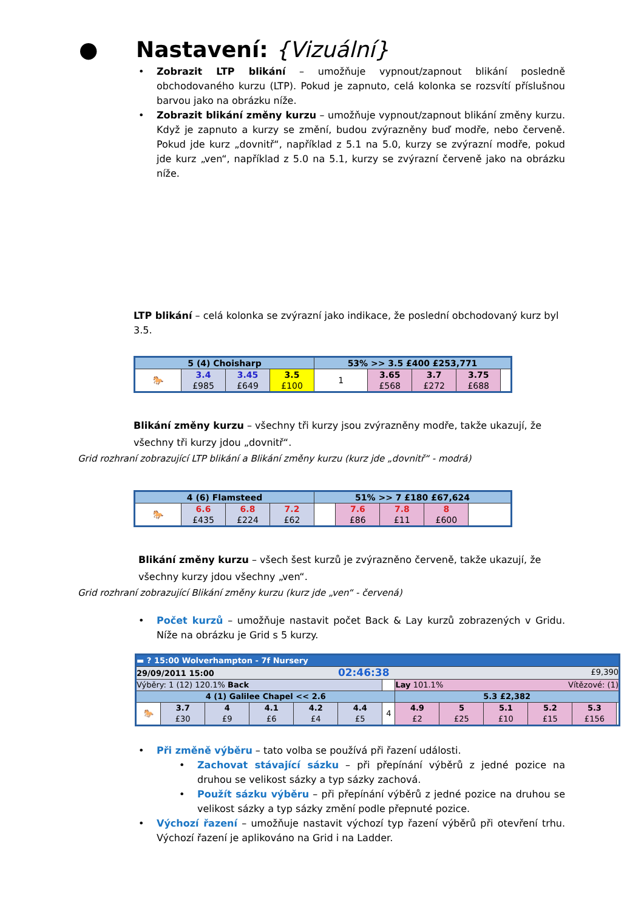● Nastavení: {Vizuální}
• Zobrazit LTP blikání – umožňuje vypnout/zapnout blikání posledně obchodovaného kurzu (LTP). Pokud je zapnuto, celá kolonka se rozsvítí příslušnou barvou jako na obrázku níže.
• Zobrazit blikání změny kurzu – umožňuje vypnout/zapnout blikání změny kurzu. Když je zapnuto a kurzy se změní, budou zvýrazněny buď modře, nebo červeně. Pokud jde kurz „dovnitř“, například z 5.1 na 5.0, kurzy se zvýrazní modře, pokud jde kurz „ven“, například z 5.0 na 5.1, kurzy se zvýrazní červeně jako na obrázku níže.
LTP blikání – celá kolonka se zvýrazní jako indikace, že poslední obchodovaný kurz byl 3.5.
| 5 (4) Choisharp | | | | 53% >> 3.5 £400 £253,771 | | | | |
| 🐎 | 3.4 £985 | 3.45 £649 | 3.5 £100 | 1 | 3.65 £568 | 3.7 £272 | 3.75 £688 | |
Blikání změny kurzu – všechny tři kurzy jsou zvýrazněny modře, takže ukazují, že všechny tři kurzy jdou „dovnitř“.
Grid rozhraní zobrazující LTP blikání a Blikání změny kurzu (kurz jde „dovnitř“ - modrá)
| 4 (6) Flamsteed | | | | 51% >> 7 £180 £67,624 | | | | |
| 🐎 | 6.6 £435 | 6.8 £224 | 7.2 £62 | | 7.6 £86 | 7.8 £11 | 8 £600 | |
Blikání změny kurzu – všech šest kurzů je zvýrazněno červeně, takže ukazují, že všechny kurzy jdou všechny „ven“.
Grid rozhraní zobrazující Blikání změny kurzu (kurz jde „ven“ - červená)
• Počet kurzů – umožňuje nastavit počet Back & Lay kurzů zobrazených v Gridu. Níže na obrázku je Grid s 5 kurzy.
| ▬ ? 15:00 Wolverhampton - 7f Nursery | | | | | | | | | | | | |
| 29/09/2011 15:00 02:46:38 £9,390 | | | | | | | | | | | | |
| Výběry: 1 (12) 120.1% Back | | | | | | | Lay 101.1% Vítězové: (1) | | | | | |
| 4 (1) Galilee Chapel << 2.6 | | | | | | | 5.3 £2,382 | | | | | |
| 🐎 | 3.7 £30 | 4 £9 | 4.1 £6 | 4.2 £4 | 4.4 £5 | 4 | 4.9 £2 | 5 £25 | 5.1 £10 | 5.2 £15 | 5.3 £156 | |
• Při změně výběru – tato volba se používá při řazení události.
• Zachovat stávající sázku – při přepínání výběrů z jedné pozice na druhou se velikost sázky a typ sázky zachová.
• Použít sázku výběru – při přepínání výběrů z jedné pozice na druhou se velikost sázky a typ sázky změní podle přepnuté pozice.
• Výchozí řazení – umožňuje nastavit výchozí typ řazení výběrů při otevření trhu. Výchozí řazení je aplikováno na Grid i na Ladder.